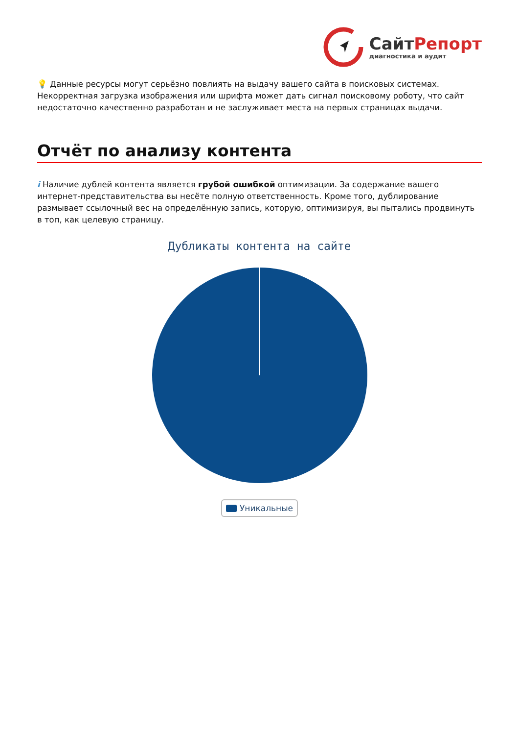СайтРепорт
диагностика и аудит
💡 Данные ресурсы могут серьёзно повлиять на выдачу вашего сайта в поисковых системах. Некорректная загрузка изображения или шрифта может дать сигнал поисковому роботу, что сайт недостаточно качественно разработан и не заслуживает места на первых страницах выдачи.
Отчёт по анализу контента
i Наличие дублей контента является грубой ошибкой оптимизации. За содержание вашего интернет-представительства вы несёте полную ответственность. Кроме того, дублирование размывает ссылочный вес на определённую запись, которую, оптимизируя, вы пытались продвинуть в топ, как целевую страницу.
Дубликаты контента на сайте
Уникальные